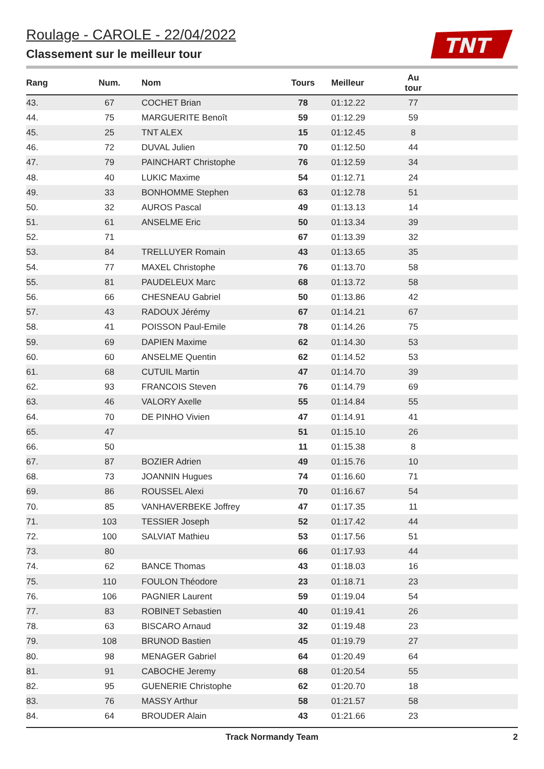Roulage - CAROLE - 22/04/2022
Classement sur le meilleur tour
TNT
| Rang | Num. | Nom | Tours | Meilleur | Au tour | |
| --- | --- | --- | --- | --- | --- | --- |
| 43. | 67 | COCHET Brian | 78 | 01:12.22 | 77 | |
| 44. | 75 | MARGUERITE Benoît | 59 | 01:12.29 | 59 | |
| 45. | 25 | TNT ALEX | 15 | 01:12.45 | 8 | |
| 46. | 72 | DUVAL Julien | 70 | 01:12.50 | 44 | |
| 47. | 79 | PAINCHART Christophe | 76 | 01:12.59 | 34 | |
| 48. | 40 | LUKIC Maxime | 54 | 01:12.71 | 24 | |
| 49. | 33 | BONHOMME Stephen | 63 | 01:12.78 | 51 | |
| 50. | 32 | AUROS Pascal | 49 | 01:13.13 | 14 | |
| 51. | 61 | ANSELME Eric | 50 | 01:13.34 | 39 | |
| 52. | 71 | | 67 | 01:13.39 | 32 | |
| 53. | 84 | TRELLUYER Romain | 43 | 01:13.65 | 35 | |
| 54. | 77 | MAXEL Christophe | 76 | 01:13.70 | 58 | |
| 55. | 81 | PAUDELEUX Marc | 68 | 01:13.72 | 58 | |
| 56. | 66 | CHESNEAU Gabriel | 50 | 01:13.86 | 42 | |
| 57. | 43 | RADOUX Jérémy | 67 | 01:14.21 | 67 | |
| 58. | 41 | POISSON Paul-Emile | 78 | 01:14.26 | 75 | |
| 59. | 69 | DAPIEN Maxime | 62 | 01:14.30 | 53 | |
| 60. | 60 | ANSELME Quentin | 62 | 01:14.52 | 53 | |
| 61. | 68 | CUTUIL Martin | 47 | 01:14.70 | 39 | |
| 62. | 93 | FRANCOIS Steven | 76 | 01:14.79 | 69 | |
| 63. | 46 | VALORY Axelle | 55 | 01:14.84 | 55 | |
| 64. | 70 | DE PINHO Vivien | 47 | 01:14.91 | 41 | |
| 65. | 47 | | 51 | 01:15.10 | 26 | |
| 66. | 50 | | 11 | 01:15.38 | 8 | |
| 67. | 87 | BOZIER Adrien | 49 | 01:15.76 | 10 | |
| 68. | 73 | JOANNIN Hugues | 74 | 01:16.60 | 71 | |
| 69. | 86 | ROUSSEL Alexi | 70 | 01:16.67 | 54 | |
| 70. | 85 | VANHAVERBEKE Joffrey | 47 | 01:17.35 | 11 | |
| 71. | 103 | TESSIER Joseph | 52 | 01:17.42 | 44 | |
| 72. | 100 | SALVIAT Mathieu | 53 | 01:17.56 | 51 | |
| 73. | 80 | | 66 | 01:17.93 | 44 | |
| 74. | 62 | BANCE Thomas | 43 | 01:18.03 | 16 | |
| 75. | 110 | FOULON Théodore | 23 | 01:18.71 | 23 | |
| 76. | 106 | PAGNIER Laurent | 59 | 01:19.04 | 54 | |
| 77. | 83 | ROBINET Sebastien | 40 | 01:19.41 | 26 | |
| 78. | 63 | BISCARO Arnaud | 32 | 01:19.48 | 23 | |
| 79. | 108 | BRUNOD Bastien | 45 | 01:19.79 | 27 | |
| 80. | 98 | MENAGER Gabriel | 64 | 01:20.49 | 64 | |
| 81. | 91 | CABOCHE Jeremy | 68 | 01:20.54 | 55 | |
| 82. | 95 | GUENERIE Christophe | 62 | 01:20.70 | 18 | |
| 83. | 76 | MASSY Arthur | 58 | 01:21.57 | 58 | |
| 84. | 64 | BROUDER Alain | 43 | 01:21.66 | 23 | |
Track Normandy Team 2